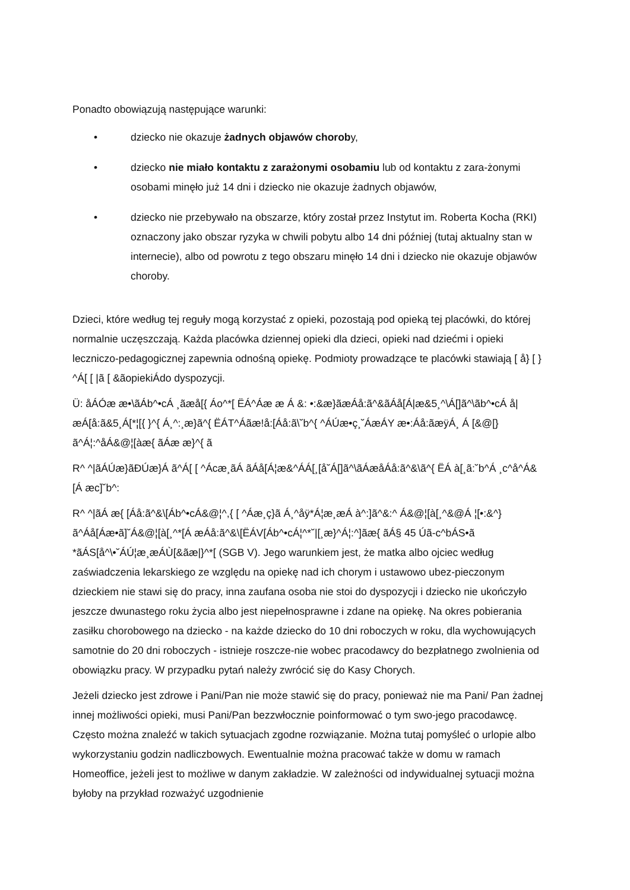Ponadto obowiązują następujące warunki:
• dziecko nie okazuje żadnych objawów choroby,
• dziecko nie miało kontaktu z zarażonymi osobamiu lub od kontaktu z zara-żonymi osobami minęło już 14 dni i dziecko nie okazuje żadnych objawów,
• dziecko nie przebywało na obszarze, który został przez Instytut im. Roberta Kocha (RKI) oznaczony jako obszar ryzyka w chwili pobytu albo 14 dni później (tutaj aktualny stan w internecie), albo od powrotu z tego obszaru minęło 14 dni i dziecko nie okazuje objawów choroby.
Dzieci, które według tej reguły mogą korzystać z opieki, pozostają pod opieką tej placówki, do której normalnie uczęszczają. Każda placówka dziennej opieki dla dzieci, opieki nad dziećmi i opieki leczniczo-pedagogicznej zapewnia odnośną opiekę. Podmioty prowadzące te placówki stawiają [ å} [ } ^Á[ [ |ã [ &ãopiekiÁdo dyspozycji.
Ü: åÁÓæ æ•\ãÁb^•cÁ ¸ãæå[{ Áo^*[ ËÁ^Áæ æ Á &: •:&æ}ãæÁå:ã^&ãÁå[Á|æ&5¸^\Á[]ã^\ãb^•cÁ å|æÁ[å:ã&5¸Á[*¦[{ }^{ Á¸^:¸æ}ã^{ ËÁT^Áãæ!å:[Áå:ã\˘b^{ ^ÁÚæ•ç¸˘ÁæÁY æ•:Áå:ãæÿÁ¸ Á [&@[}ã^Á¦:^åÁ&@¦[àæ{ ãÁæ æ}^{ ã
R^ ^|ãÁÚæ}ãÐÚæ}Á ã^Á[ [ ^Ácæ¸ãÁ ãÁå[Á¦æ&^ÁÁ[¸[å˘Á[]ã^\ãÁæåÁå:ã^&\ã^{ ËÁ à[¸ã:˘b^Á ¸c^å^Á&[Á æc]˘b^:
R^ ^|ãÁ æ{ [Áå:ã^&\[Áb^•cÁ&@¦^,{ [ ^Áæ¸ç}ã Á¸^åÿ*Á¦æ¸æÁ à^:]ã^&:^ Á&@¦[à[¸^&@Á ¦[•:&^}ã^Áå[Áæ•ã]˘Á&@¦[à[¸^*[Á æÁå:ã^&\[ËÁV[Áb^•cÁ¦^*˘|[¸æ}^Á¦:^]ãæ{ ãÁ§ 45 Úã-c^bÁS•ã *ãÁS[å^\•˘ÁÚ¦æ¸æÁÙ[&ãæ|}^*[ (SGB V). Jego warunkiem jest, że matka albo ojciec według zaświadczenia lekarskiego ze względu na opiekę nad ich chorym i ustawowo ubez-pieczonym dzieckiem nie stawi się do pracy, inna zaufana osoba nie stoi do dyspozycji i dziecko nie ukończyło jeszcze dwunastego roku życia albo jest niepełnosprawne i zdane na opiekę. Na okres pobierania zasiłku chorobowego na dziecko - na każde dziecko do 10 dni roboczych w roku, dla wychowujących samotnie do 20 dni roboczych - istnieje roszcze-nie wobec pracodawcy do bezpłatnego zwolnienia od obowiązku pracy. W przypadku pytań należy zwrócić się do Kasy Chorych.
Jeżeli dziecko jest zdrowe i Pani/Pan nie może stawić się do pracy, ponieważ nie ma Pani/ Pan żadnej innej możliwości opieki, musi Pani/Pan bezzwłocznie poinformować o tym swo-jego pracodawcę. Często można znaleźć w takich sytuacjach zgodne rozwiązanie. Można tutaj pomyśleć o urlopie albo wykorzystaniu godzin nadliczbowych. Ewentualnie można pracować także w domu w ramach Homeoffice, jeżeli jest to możliwe w danym zakładzie. W zależności od indywidualnej sytuacji można byłoby na przykład rozważyć uzgodnienie